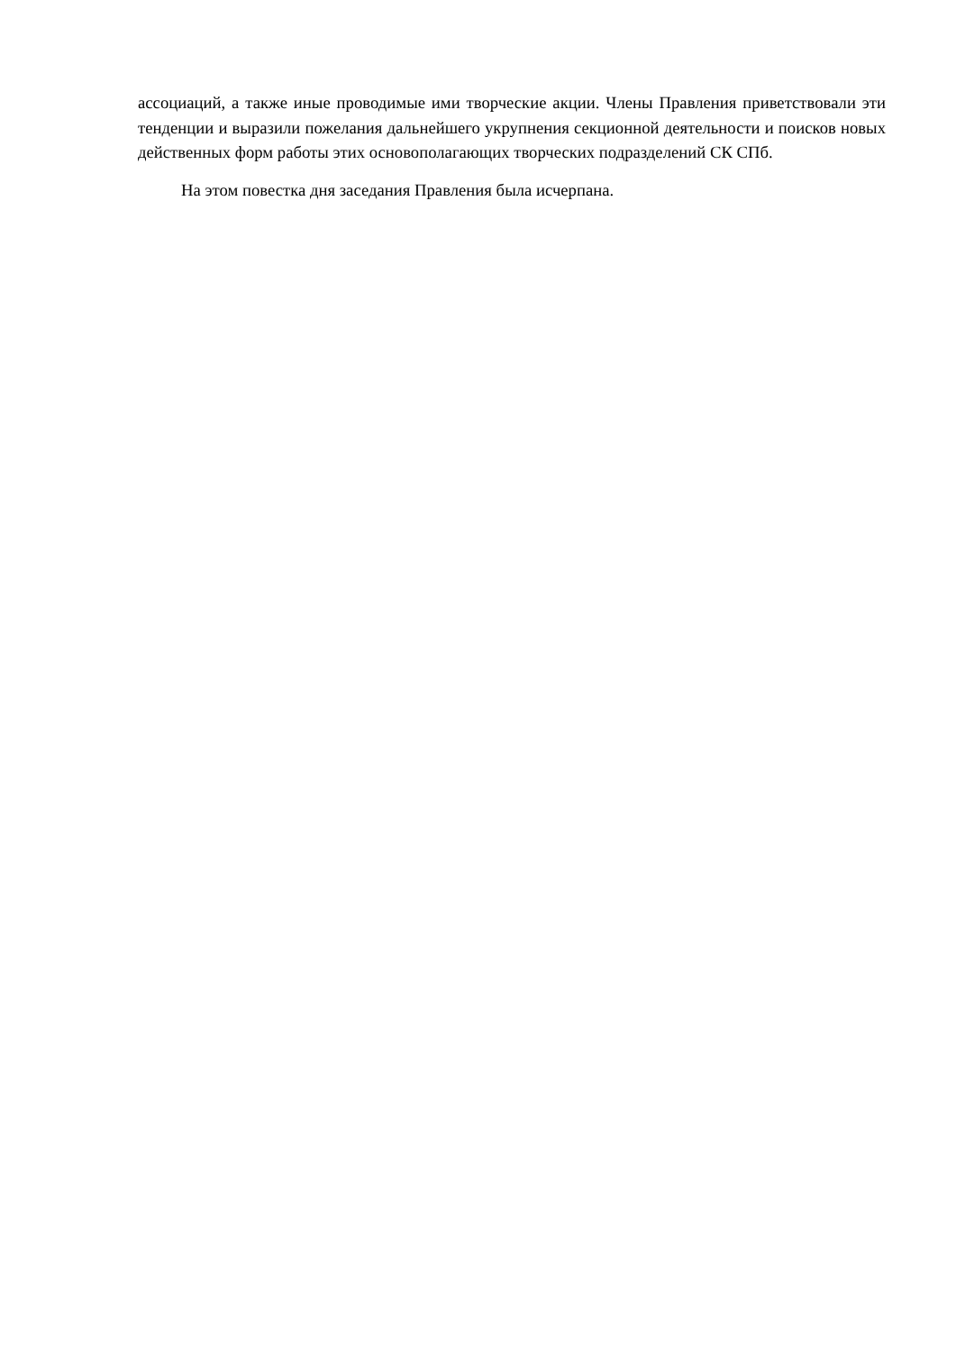ассоциаций, а также иные проводимые ими творческие акции. Члены Правления приветствовали эти тенденции и выразили пожелания дальнейшего укрупнения секционной деятельности и поисков новых действенных форм работы этих основополагающих творческих подразделений СК СПб.
На этом повестка дня заседания Правления была исчерпана.